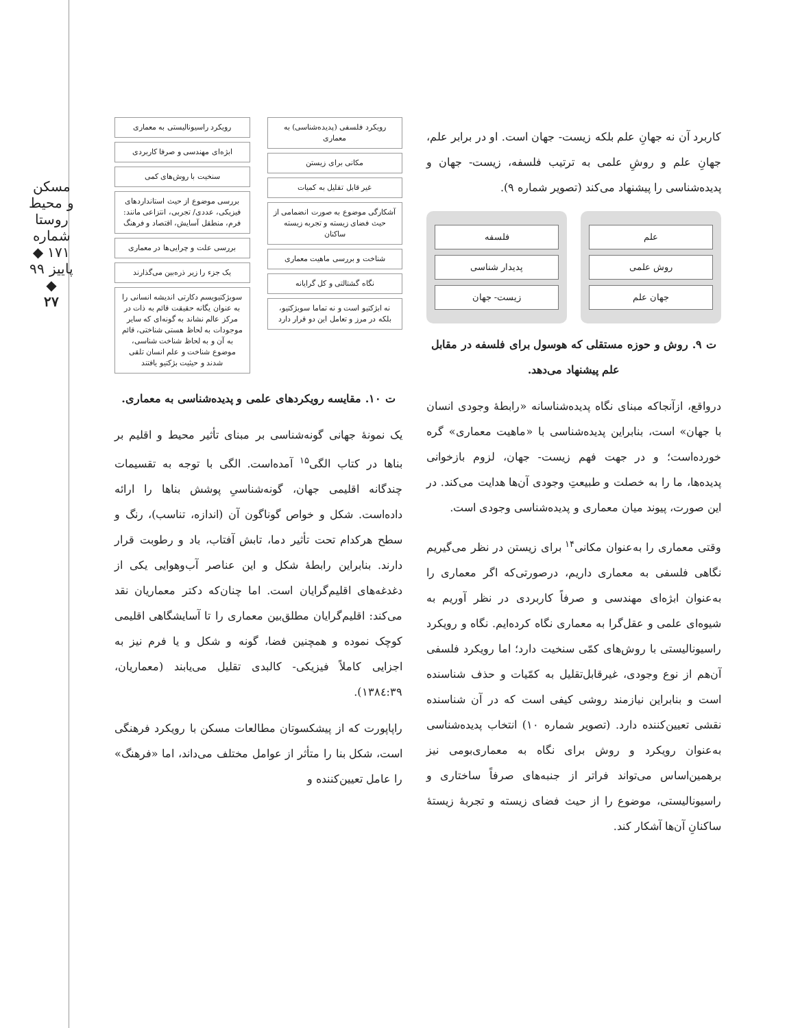مسکن و محیط روستا
شماره ۱۷۱ ◆ پاییز ۹۹ ◆
۲۷
کاربرد آن نه جهانِ علم بلکه زیست- جهان است. او در برابر علم، جهانِ علم و روشِ علمی به ترتیب فلسفه، زیست- جهان و پدیده‌شناسی را پیشنهاد می‌کند (تصویر شماره ۹).
علم
روش علمی
جهان علم
فلسفه
پدیدار شناسی
زیست- جهان
ت ۹. روش و حوزه مستقلی که هوسول برای فلسفه در مقابل علم پیشنهاد می‌دهد.
درواقع، ازآنجاکه مبنای نگاه پدیده‌شناسانه «رابطهٔ وجودی انسان با جهان» است، بنابراین پدیده‌شناسی با «ماهیت معماری» گره خورده‌است؛ و در جهت فهم زیست- جهان، لزوم بازخوانی پدیده‌ها، ما را به خصلت و طبیعتِ وجودی آن‌ها هدایت می‌کند. در این صورت، پیوند میان معماری و پدیده‌شناسی وجودی است.
وقتی معماری را به‌عنوان مکانی<sup>۱۴</sup> برای زیستن در نظر می‌گیریم نگاهی فلسفی به معماری داریم، درصورتی‌که اگر معماری را به‌عنوان ابژه‌ای مهندسی و صرفاً کاربردی در نظر آوریم به شیوه‌ای علمی و عقل‌گرا به معماری نگاه کرده‌ایم. نگاه و رویکرد راسیونالیستی با روش‌های کمّی سنخیت دارد؛ اما رویکرد فلسفی آن‌هم از نوع وجودی، غیرقابل‌تقلیل به کمّیات و حذف شناسنده است و بنابراین نیازمند روشی کیفی است که در آن شناسنده نقشی تعیین‌کننده دارد. (تصویر شماره ۱۰) انتخاب پدیده‌شناسی به‌عنوان رویکرد و روش برای نگاه به معماری‌بومی نیز برهمین‌اساس می‌تواند فراتر از جنبه‌های صرفاً ساختاری و راسیونالیستی، موضوع را از حیث فضای زیسته و تجربهٔ زیستهٔ ساکنانِ آن‌ها آشکار کند.
رویکرد فلسفی (پدیده‌شناسی) به معماری
مکانی برای زیستن
غیر قابل تقلیل به کمیات
آشکارگی موضوع به صورت انضمامی از حیث فضای زیسته و تجربه زیسته ساکنان
شناخت و بررسی ماهیت معماری
نگاه گشتالتی و کل گرایانه
نه ابژکتیو است و نه تماما سوبژکتیو، بلکه در مرز و تعامل این دو قرار دارد
رویکرد راسیونالیستی به معماری
ابژه‌ای مهندسی و صرفا کاربردی
سنخیت با روش‌های کمی
بررسی موضوع از حیث استانداردهای فیزیکی، عددی/ تجربی، انتزاعی مانند: فرم، منطقل آسایش، اقتصاد و فرهنگ
بررسی علت و چرایی‌ها در معماری
یک جزء را زیر ذره‌بین می‌گذارند
سوبژکتیویسم دکارتی اندیشه انسانی را به عنوان یگانه حقیقت قائم به ذات در مرکز عالم نشاند به گونه‌ای که سایر موجودات به لحاظ هستی شناختی، قائم به آن و به لحاظ شناخت شناسی، موضوع شناخت و علم انسان تلقی شدند و حیثیت بژکتیو یافتند
ت ۱۰. مقایسه رویکردهای علمی و پدیده‌شناسی به معماری.
یک نمونهٔ جهانی گونه‌شناسی بر مبنای تأثیر محیط و اقلیم بر بناها در کتاب الگی<sup>۱۵</sup> آمده‌است. الگی با توجه به تقسیمات چندگانه اقلیمی جهان، گونه‌شناسیِ پوشش بناها را ارائه داده‌است. شکل و خواص گوناگون آن (اندازه، تناسب)، رنگ و سطح هرکدام تحت تأثیر دما، تابش آفتاب، باد و رطوبت قرار دارند. بنابراین رابطهٔ شکل و این عناصر آب‌وهوایی یکی از دغدغه‌های اقلیم‌گرایان است. اما چنان‌که دکتر معماریان نقد می‌کند: اقلیم‌گرایان مطلق‌بین معماری را تا آسایشگاهی اقلیمی کوچک نموده و همچنین فضا، گونه و شکل و یا فرم نیز به اجزایی کاملاً فیزیکی- کالبدی تقلیل می‌یابند (معماریان، ۱۳۸٤:۳۹).
راپاپورت که از پیشکسوتان مطالعات مسکن با رویکرد فرهنگی است، شکل بنا را متأثر از عوامل مختلف می‌داند، اما «فرهنگ» را عامل تعیین‌کننده و